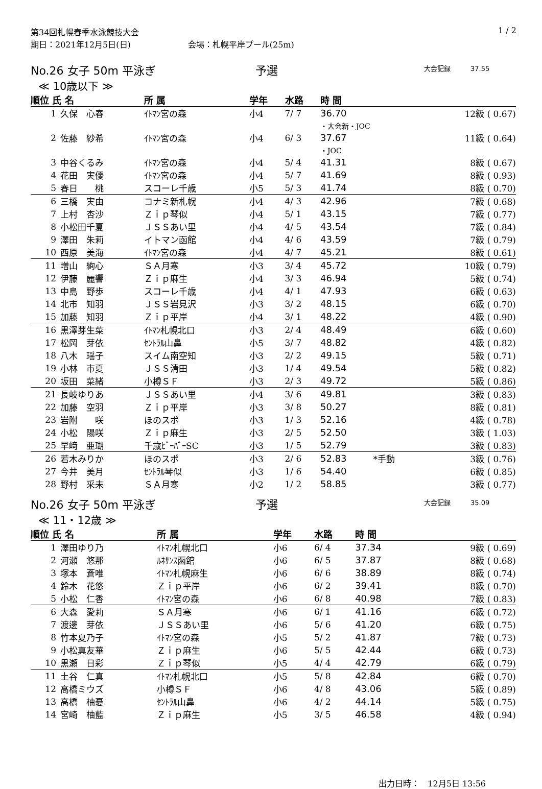第34回札幌春季水泳競技大会
期日：2021年12月5日(日)　　　　　　　会場：札幌平岸プール(25m)
1 / 2
No.26 女子 50m 平泳ぎ 予選 大会記録　　　37.55
≪ 10歳以下 ≫
| 順位 氏 名 | | 所 属 | 学年 | 水路 | 時 間 | | |
| --- | --- | --- | --- | --- | --- | --- | --- |
| 1 | 久保 心春 | ｲﾄﾏﾝ宮の森 | 小4 | 7/ 7 | 36.70 | | 12級 ( 0.67) |
| | | | | | ・大会新・JOC | | |
| 2 | 佐藤 紗希 | ｲﾄﾏﾝ宮の森 | 小4 | 6/ 3 | 37.67 | | 11級 ( 0.64) |
| | | | | | ・JOC | | |
| 3 | 中谷くるみ | ｲﾄﾏﾝ宮の森 | 小4 | 5/ 4 | 41.31 | | 8級 ( 0.67) |
| 4 | 花田 実優 | ｲﾄﾏﾝ宮の森 | 小4 | 5/ 7 | 41.69 | | 8級 ( 0.93) |
| 5 | 春日 桃 | スコーレ千歳 | 小5 | 5/ 3 | 41.74 | | 8級 ( 0.70) |
| 6 | 三橋 実由 | コナミ新札幌 | 小4 | 4/ 3 | 42.96 | | 7級 ( 0.68) |
| 7 | 上村 杏沙 | Ｚｉｐ琴似 | 小4 | 5/ 1 | 43.15 | | 7級 ( 0.77) |
| 8 | 小松田千夏 | ＪＳＳあい里 | 小4 | 4/ 5 | 43.54 | | 7級 ( 0.84) |
| 9 | 澤田 朱莉 | イトマン函館 | 小4 | 4/ 6 | 43.59 | | 7級 ( 0.79) |
| 10 | 西原 美海 | ｲﾄﾏﾝ宮の森 | 小4 | 4/ 7 | 45.21 | | 8級 ( 0.61) |
| 11 | 増山 絢心 | ＳＡ月寒 | 小3 | 3/ 4 | 45.72 | | 10級 ( 0.79) |
| 12 | 伊藤 麗響 | Ｚｉｐ麻生 | 小4 | 3/ 3 | 46.94 | | 5級 ( 0.74) |
| 13 | 中島 野歩 | スコーレ千歳 | 小4 | 4/ 1 | 47.93 | | 6級 ( 0.63) |
| 14 | 北市 知羽 | ＪＳＳ岩見沢 | 小3 | 3/ 2 | 48.15 | | 6級 ( 0.70) |
| 15 | 加藤 知羽 | Ｚｉｐ平岸 | 小4 | 3/ 1 | 48.22 | | 4級 ( 0.90) |
| 16 | 黒澤芽生菜 | ｲﾄﾏﾝ札幌北口 | 小3 | 2/ 4 | 48.49 | | 6級 ( 0.60) |
| 17 | 松岡 芽依 | ｾﾝﾄﾗﾙ山鼻 | 小5 | 3/ 7 | 48.82 | | 4級 ( 0.82) |
| 18 | 八木 瑶子 | スイム南空知 | 小3 | 2/ 2 | 49.15 | | 5級 ( 0.71) |
| 19 | 小林 市夏 | ＪＳＳ清田 | 小3 | 1/ 4 | 49.54 | | 5級 ( 0.82) |
| 20 | 坂田 菜緒 | 小樽ＳＦ | 小3 | 2/ 3 | 49.72 | | 5級 ( 0.86) |
| 21 | 長岐ゆりあ | ＪＳＳあい里 | 小4 | 3/ 6 | 49.81 | | 3級 ( 0.83) |
| 22 | 加藤 空羽 | Ｚｉｐ平岸 | 小3 | 3/ 8 | 50.27 | | 8級 ( 0.81) |
| 23 | 岩附 咲 | ほのスポ | 小3 | 1/ 3 | 52.16 | | 4級 ( 0.78) |
| 24 | 小松 陽咲 | Ｚｉｐ麻生 | 小3 | 2/ 5 | 52.50 | | 3級 ( 1.03) |
| 25 | 早﨑 亜瑚 | 千歳ﾋﾞｰﾊﾞｰSC | 小3 | 1/ 5 | 52.79 | | 3級 ( 0.83) |
| 26 | 若木みりか | ほのスポ | 小3 | 2/ 6 | 52.83 | *手動 | 3級 ( 0.76) |
| 27 | 今井 美月 | ｾﾝﾄﾗﾙ琴似 | 小3 | 1/ 6 | 54.40 | | 6級 ( 0.85) |
| 28 | 野村 采未 | ＳＡ月寒 | 小2 | 1/ 2 | 58.85 | | 3級 ( 0.77) |
No.26 女子 50m 平泳ぎ 予選 大会記録　　　35.09
≪ 11・12歳 ≫
| 順位 氏 名 | | 所 属 | 学年 | 水路 | 時 間 | | |
| --- | --- | --- | --- | --- | --- | --- | --- |
| 1 | 澤田ゆり乃 | ｲﾄﾏﾝ札幌北口 | 小6 | 6/ 4 | 37.34 | | 9級 ( 0.69) |
| 2 | 河瀬 悠那 | ﾙﾈｻﾝｽ函館 | 小6 | 6/ 5 | 37.87 | | 8級 ( 0.68) |
| 3 | 塚本 蒼唯 | ｲﾄﾏﾝ札幌麻生 | 小6 | 6/ 6 | 38.89 | | 8級 ( 0.74) |
| 4 | 鈴木 花悠 | Ｚｉｐ平岸 | 小6 | 6/ 2 | 39.41 | | 8級 ( 0.70) |
| 5 | 小松 仁香 | ｲﾄﾏﾝ宮の森 | 小6 | 6/ 8 | 40.98 | | 7級 ( 0.83) |
| 6 | 大森 愛莉 | ＳＡ月寒 | 小6 | 6/ 1 | 41.16 | | 6級 ( 0.72) |
| 7 | 渡邊 芽依 | ＪＳＳあい里 | 小6 | 5/ 6 | 41.20 | | 6級 ( 0.75) |
| 8 | 竹本夏乃子 | ｲﾄﾏﾝ宮の森 | 小5 | 5/ 2 | 41.87 | | 7級 ( 0.73) |
| 9 | 小松真友華 | Ｚｉｐ麻生 | 小6 | 5/ 5 | 42.44 | | 6級 ( 0.73) |
| 10 | 黒瀬 日彩 | Ｚｉｐ琴似 | 小5 | 4/ 4 | 42.79 | | 6級 ( 0.79) |
| 11 | 土谷 仁真 | ｲﾄﾏﾝ札幌北口 | 小5 | 5/ 8 | 42.84 | | 6級 ( 0.70) |
| 12 | 高橋ミウズ | 小樽ＳＦ | 小6 | 4/ 8 | 43.06 | | 5級 ( 0.89) |
| 13 | 高橋 柚憂 | ｾﾝﾄﾗﾙ山鼻 | 小6 | 4/ 2 | 44.14 | | 5級 ( 0.75) |
| 14 | 宮崎 柚藍 | Ｚｉｐ麻生 | 小5 | 3/ 5 | 46.58 | | 4級 ( 0.94) |
出力日時：　12月5日 13:56